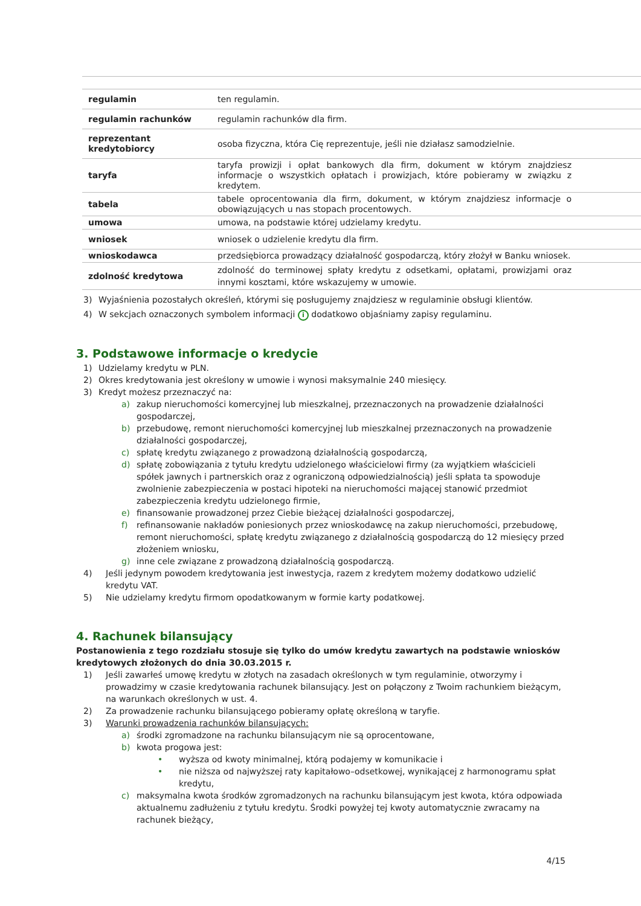| regulamin | ten regulamin. |
| regulamin rachunków | regulamin rachunków dla firm. |
| reprezentant kredytobiorcy | osoba fizyczna, która Cię reprezentuje, jeśli nie działasz samodzielnie. |
| taryfa | taryfa prowizji i opłat bankowych dla firm, dokument w którym znajdziesz informacje o wszystkich opłatach i prowizjach, które pobieramy w związku z kredytem. |
| tabela | tabele oprocentowania dla firm, dokument, w którym znajdziesz informacje o obowiązujących u nas stopach procentowych. |
| umowa | umowa, na podstawie której udzielamy kredytu. |
| wniosek | wniosek o udzielenie kredytu dla firm. |
| wnioskodawca | przedsiębiorca prowadzący działalność gospodarczą, który złożył w Banku wniosek. |
| zdolność kredytowa | zdolność do terminowej spłaty kredytu z odsetkami, opłatami, prowizjami oraz innymi kosztami, które wskazujemy w umowie. |
3) Wyjaśnienia pozostałych określeń, którymi się posługujemy znajdziesz w regulaminie obsługi klientów.
4) W sekcjach oznaczonych symbolem informacji i dodatkowo objaśniamy zapisy regulaminu.
3. Podstawowe informacje o kredycie
1) Udzielamy kredytu w PLN.
2) Okres kredytowania jest określony w umowie i wynosi maksymalnie 240 miesięcy.
3) Kredyt możesz przeznaczyć na:
a) zakup nieruchomości komercyjnej lub mieszkalnej, przeznaczonych na prowadzenie działalności gospodarczej,
b) przebudowę, remont nieruchomości komercyjnej lub mieszkalnej przeznaczonych na prowadzenie działalności gospodarczej,
c) spłatę kredytu związanego z prowadzoną działalnością gospodarczą,
d) spłatę zobowiązania z tytułu kredytu udzielonego właścicielowi firmy (za wyjątkiem właścicieli spółek jawnych i partnerskich oraz z ograniczoną odpowiedzialnością) jeśli spłata ta spowoduje zwolnienie zabezpieczenia w postaci hipoteki na nieruchomości mającej stanowić przedmiot zabezpieczenia kredytu udzielonego firmie,
e) finansowanie prowadzonej przez Ciebie bieżącej działalności gospodarczej,
f) refinansowanie nakładów poniesionych przez wnioskodawcę na zakup nieruchomości, przebudowę, remont nieruchomości, spłatę kredytu związanego z działalnością gospodarczą do 12 miesięcy przed złożeniem wniosku,
g) inne cele związane z prowadzoną działalnością gospodarczą.
4) Jeśli jedynym powodem kredytowania jest inwestycja, razem z kredytem możemy dodatkowo udzielić kredytu VAT.
5) Nie udzielamy kredytu firmom opodatkowanym w formie karty podatkowej.
4. Rachunek bilansujący
Postanowienia z tego rozdziału stosuje się tylko do umów kredytu zawartych na podstawie wniosków kredytowych złożonych do dnia 30.03.2015 r.
1) Jeśli zawarłeś umowę kredytu w złotych na zasadach określonych w tym regulaminie, otworzymy i prowadzimy w czasie kredytowania rachunek bilansujący. Jest on połączony z Twoim rachunkiem bieżącym, na warunkach określonych w ust. 4.
2) Za prowadzenie rachunku bilansującego pobieramy opłatę określoną w taryfie.
3) Warunki prowadzenia rachunków bilansujących:
a) środki zgromadzone na rachunku bilansującym nie są oprocentowane,
b) kwota progowa jest:
• wyższa od kwoty minimalnej, którą podajemy w komunikacie i
• nie niższa od najwyższej raty kapitałowo–odsetkowej, wynikającej z harmonogramu spłat kredytu,
c) maksymalna kwota środków zgromadzonych na rachunku bilansującym jest kwota, która odpowiada aktualnemu zadłużeniu z tytułu kredytu. Środki powyżej tej kwoty automatycznie zwracamy na rachunek bieżący,
4/15